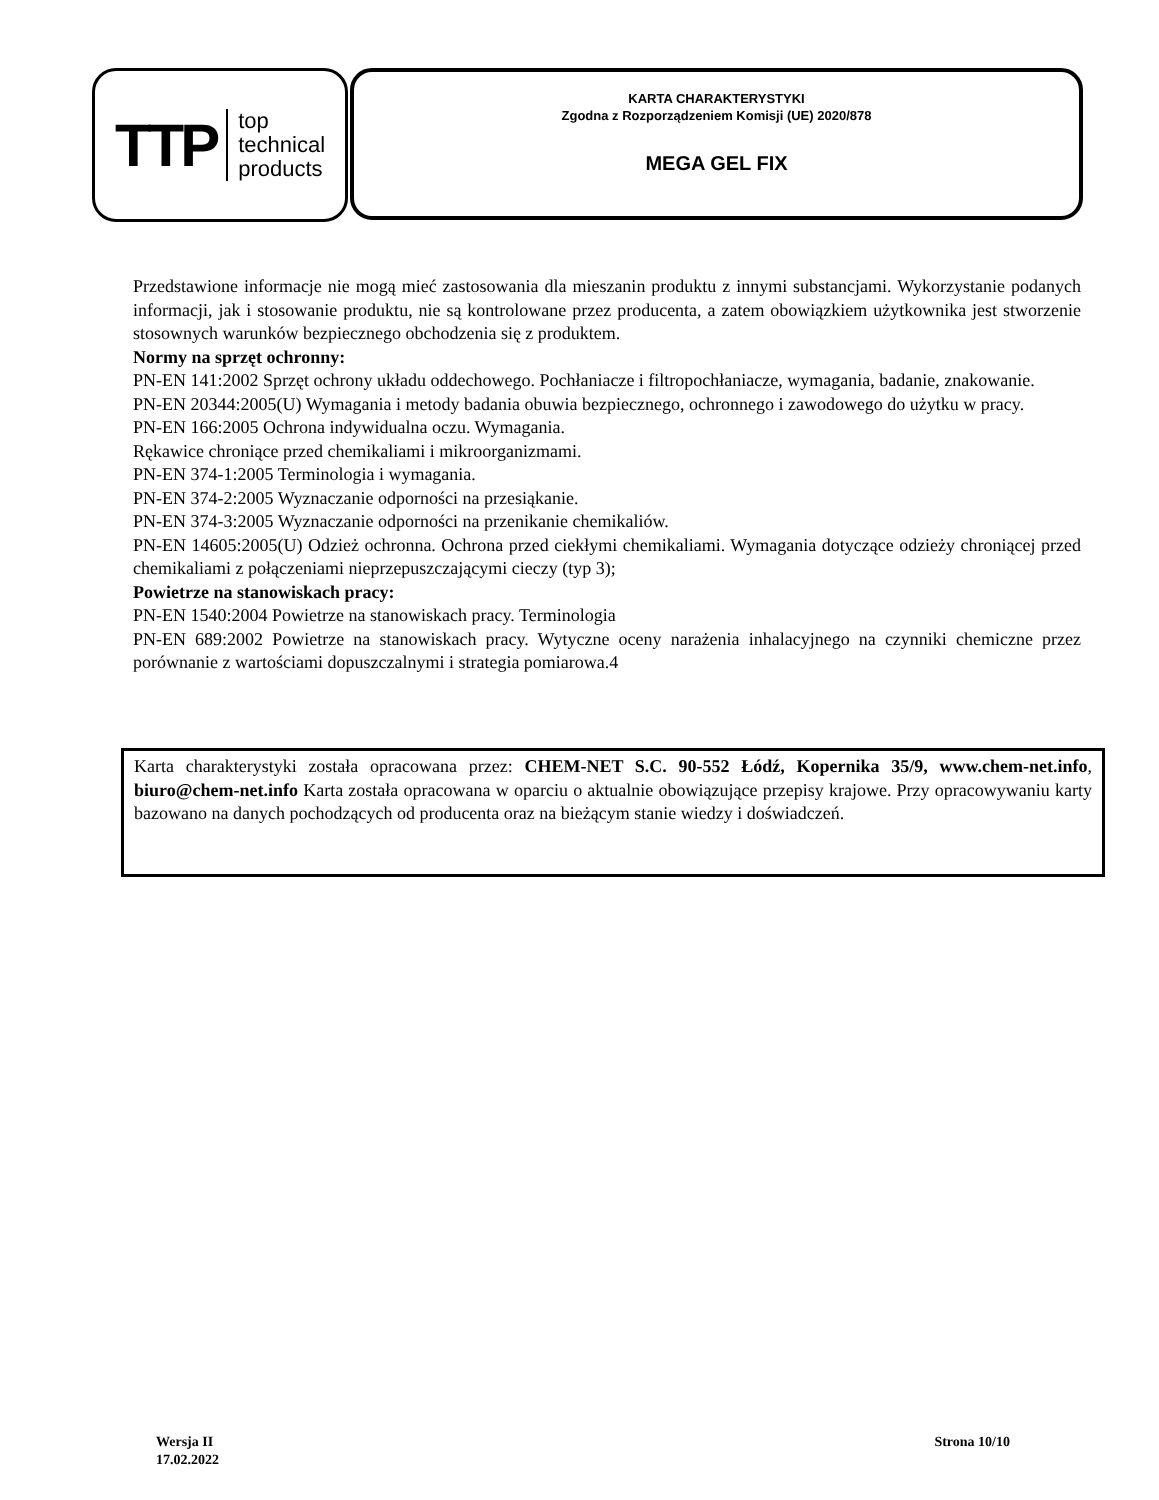TTP top
technical
products
KARTA CHARAKTERYSTYKI
Zgodna z Rozporządzeniem Komisji (UE) 2020/878
MEGA GEL FIX
Przedstawione informacje nie mogą mieć zastosowania dla mieszanin produktu z innymi substancjami. Wykorzystanie podanych informacji, jak i stosowanie produktu, nie są kontrolowane przez producenta, a zatem obowiązkiem użytkownika jest stworzenie stosownych warunków bezpiecznego obchodzenia się z produktem.
Normy na sprzęt ochronny:
PN-EN 141:2002 Sprzęt ochrony układu oddechowego. Pochłaniacze i filtropochłaniacze, wymagania, badanie, znakowanie.
PN-EN 20344:2005(U) Wymagania i metody badania obuwia bezpiecznego, ochronnego i zawodowego do użytku w pracy.
PN-EN 166:2005 Ochrona indywidualna oczu. Wymagania.
Rękawice chroniące przed chemikaliami i mikroorganizmami.
PN-EN 374-1:2005 Terminologia i wymagania.
PN-EN 374-2:2005 Wyznaczanie odporności na przesiąkanie.
PN-EN 374-3:2005 Wyznaczanie odporności na przenikanie chemikaliów.
PN-EN 14605:2005(U) Odzież ochronna. Ochrona przed ciekłymi chemikaliami. Wymagania dotyczące odzieży chroniącej przed chemikaliami z połączeniami nieprzepuszczającymi cieczy (typ 3);
Powietrze na stanowiskach pracy:
PN-EN 1540:2004 Powietrze na stanowiskach pracy. Terminologia
PN-EN 689:2002 Powietrze na stanowiskach pracy. Wytyczne oceny narażenia inhalacyjnego na czynniki chemiczne przez porównanie z wartościami dopuszczalnymi i strategia pomiarowa.4
Karta charakterystyki została opracowana przez: CHEM-NET S.C. 90-552 Łódź, Kopernika 35/9, www.chem-net.info, biuro@chem-net.info Karta została opracowana w oparciu o aktualnie obowiązujące przepisy krajowe. Przy opracowywaniu karty bazowano na danych pochodzących od producenta oraz na bieżącym stanie wiedzy i doświadczeń.
Wersja II
17.02.2022
Strona 10/10